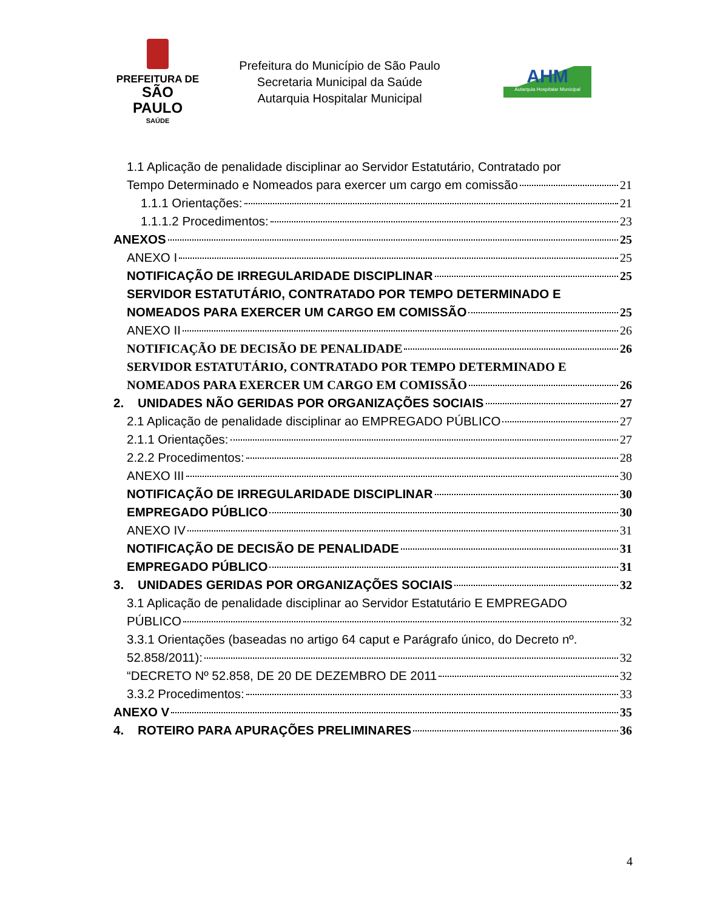PREFEITURA DE
SÃO PAULO
SAÚDE
Prefeitura do Município de São Paulo
Secretaria Municipal da Saúde
Autarquia Hospitalar Municipal
AHM
Autarquia Hospitalar Municipal
1.1 Aplicação de penalidade disciplinar ao Servidor Estatutário, Contratado por
Tempo Determinado e Nomeados para exercer um cargo em comissão 21
1.1.1 Orientações: 21
1.1.1.2 Procedimentos: 23
ANEXOS 25
ANEXO I 25
NOTIFICAÇÃO DE IRREGULARIDADE DISCIPLINAR 25
SERVIDOR ESTATUTÁRIO, CONTRATADO POR TEMPO DETERMINADO E
NOMEADOS PARA EXERCER UM CARGO EM COMISSÃO 25
ANEXO II 26
NOTIFICAÇÃO DE DECISÃO DE PENALIDADE 26
SERVIDOR ESTATUTÁRIO, CONTRATADO POR TEMPO DETERMINADO E
NOMEADOS PARA EXERCER UM CARGO EM COMISSÃO 26
2. UNIDADES NÃO GERIDAS POR ORGANIZAÇÕES SOCIAIS 27
2.1 Aplicação de penalidade disciplinar ao EMPREGADO PÚBLICO 27
2.1.1 Orientações: 27
2.2.2 Procedimentos: 28
ANEXO III 30
NOTIFICAÇÃO DE IRREGULARIDADE DISCIPLINAR 30
EMPREGADO PÚBLICO 30
ANEXO IV 31
NOTIFICAÇÃO DE DECISÃO DE PENALIDADE 31
EMPREGADO PÚBLICO 31
3. UNIDADES GERIDAS POR ORGANIZAÇÕES SOCIAIS 32
3.1 Aplicação de penalidade disciplinar ao Servidor Estatutário E EMPREGADO
PÚBLICO 32
3.3.1 Orientações (baseadas no artigo 64 caput e Parágrafo único, do Decreto nº.
52.858/2011): 32
“DECRETO Nº 52.858, DE 20 DE DEZEMBRO DE 2011 32
3.3.2 Procedimentos: 33
ANEXO V 35
4. ROTEIRO PARA APURAÇÕES PRELIMINARES 36
4